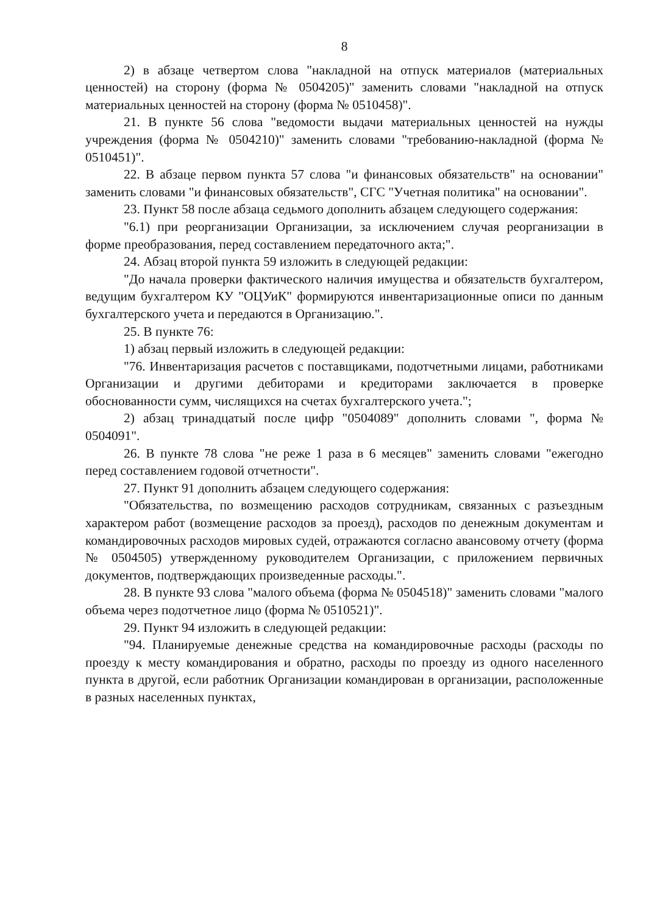8
2) в абзаце четвертом слова "накладной на отпуск материалов (материальных ценностей) на сторону (форма № 0504205)" заменить словами "накладной на отпуск материальных ценностей на сторону (форма № 0510458)".
21. В пункте 56 слова "ведомости выдачи материальных ценностей на нужды учреждения (форма № 0504210)" заменить словами "требованию-накладной (форма № 0510451)".
22. В абзаце первом пункта 57 слова "и финансовых обязательств" на основании" заменить словами "и финансовых обязательств", СГС "Учетная политика" на основании".
23. Пункт 58 после абзаца седьмого дополнить абзацем следующего содержания:
"6.1) при реорганизации Организации, за исключением случая реорганизации в форме преобразования, перед составлением передаточного акта;".
24. Абзац второй пункта 59 изложить в следующей редакции:
"До начала проверки фактического наличия имущества и обязательств бухгалтером, ведущим бухгалтером КУ "ОЦУиК" формируются инвентаризационные описи по данным бухгалтерского учета и передаются в Организацию.".
25. В пункте 76:
1) абзац первый изложить в следующей редакции:
"76. Инвентаризация расчетов с поставщиками, подотчетными лицами, работниками Организации и другими дебиторами и кредиторами заключается в проверке обоснованности сумм, числящихся на счетах бухгалтерского учета.";
2) абзац тринадцатый после цифр "0504089" дополнить словами ", форма № 0504091".
26. В пункте 78 слова "не реже 1 раза в 6 месяцев" заменить словами "ежегодно перед составлением годовой отчетности".
27. Пункт 91 дополнить абзацем следующего содержания:
"Обязательства, по возмещению расходов сотрудникам, связанных с разъездным характером работ (возмещение расходов за проезд), расходов по денежным документам и командировочных расходов мировых судей, отражаются согласно авансовому отчету (форма № 0504505) утвержденному руководителем Организации, с приложением первичных документов, подтверждающих произведенные расходы.".
28. В пункте 93 слова "малого объема (форма № 0504518)" заменить словами "малого объема через подотчетное лицо (форма № 0510521)".
29. Пункт 94 изложить в следующей редакции:
"94. Планируемые денежные средства на командировочные расходы (расходы по проезду к месту командирования и обратно, расходы по проезду из одного населенного пункта в другой, если работник Организации командирован в организации, расположенные в разных населенных пунктах,